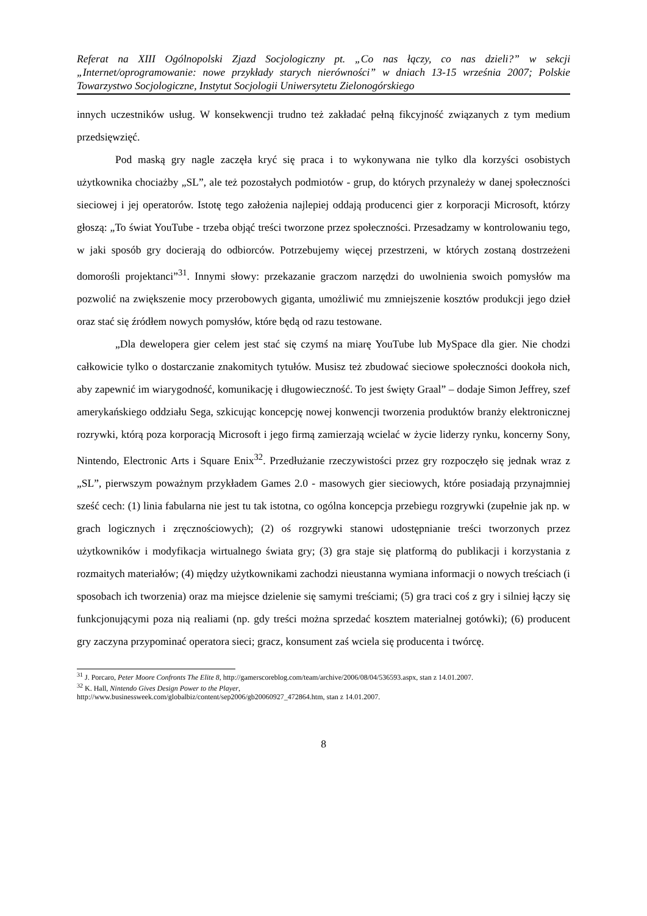Referat na XIII Ogólnopolski Zjazd Socjologiczny pt. „Co nas łączy, co nas dzieli?” w sekcji „Internet/oprogramowanie: nowe przykłady starych nierówności” w dniach 13-15 września 2007; Polskie Towarzystwo Socjologiczne, Instytut Socjologii Uniwersytetu Zielonogórskiego
innych uczestników usług. W konsekwencji trudno też zakładać pełną fikcyjność związanych z tym medium przedsięwzięć.
Pod maską gry nagle zaczęła kryć się praca i to wykonywana nie tylko dla korzyści osobistych użytkownika chociażby „SL”, ale też pozostałych podmiotów - grup, do których przynależy w danej społeczności sieciowej i jej operatorów. Istotę tego założenia najlepiej oddają producenci gier z korporacji Microsoft, którzy głoszą: „To świat YouTube - trzeba objąć treści tworzone przez społeczności. Przesadzamy w kontrolowaniu tego, w jaki sposób gry docierają do odbiorców. Potrzebujemy więcej przestrzeni, w których zostaną dostrzeżeni domorośli projektanci”<sup>31</sup>. Innymi słowy: przekazanie graczom narzędzi do uwolnienia swoich pomysłów ma pozwolić na zwiększenie mocy przerobowych giganta, umożliwić mu zmniejszenie kosztów produkcji jego dzieł oraz stać się źródłem nowych pomysłów, które będą od razu testowane.
„Dla dewelopera gier celem jest stać się czymś na miarę YouTube lub MySpace dla gier. Nie chodzi całkowicie tylko o dostarczanie znakomitych tytułów. Musisz też zbudować sieciowe społeczności dookoła nich, aby zapewnić im wiarygodność, komunikację i długowieczność. To jest święty Graal” – dodaje Simon Jeffrey, szef amerykańskiego oddziału Sega, szkicując koncepcję nowej konwencji tworzenia produktów branży elektronicznej rozrywki, którą poza korporacją Microsoft i jego firmą zamierzają wcielać w życie liderzy rynku, koncerny Sony, Nintendo, Electronic Arts i Square Enix<sup>32</sup>. Przedłużanie rzeczywistości przez gry rozpoczęło się jednak wraz z „SL”, pierwszym poważnym przykładem Games 2.0 - masowych gier sieciowych, które posiadają przynajmniej sześć cech: (1) linia fabularna nie jest tu tak istotna, co ogólna koncepcja przebiegu rozgrywki (zupełnie jak np. w grach logicznych i zręcznościowych); (2) oś rozgrywki stanowi udostępnianie treści tworzonych przez użytkowników i modyfikacja wirtualnego świata gry; (3) gra staje się platformą do publikacji i korzystania z rozmaitych materiałów; (4) między użytkownikami zachodzi nieustanna wymiana informacji o nowych treściach (i sposobach ich tworzenia) oraz ma miejsce dzielenie się samymi treściami; (5) gra traci coś z gry i silniej łączy się funkcjonującymi poza nią realiami (np. gdy treści można sprzedać kosztem materialnej gotówki); (6) producent gry zaczyna przypominać operatora sieci; gracz, konsument zaś wciela się producenta i twórcę.
<sup>31</sup> J. Porcaro, Peter Moore Confronts The Elite 8, http://gamerscoreblog.com/team/archive/2006/08/04/536593.aspx, stan z 14.01.2007.
<sup>32</sup> K. Hall, Nintendo Gives Design Power to the Player,
http://www.businessweek.com/globalbiz/content/sep2006/gb20060927_472864.htm, stan z 14.01.2007.
8